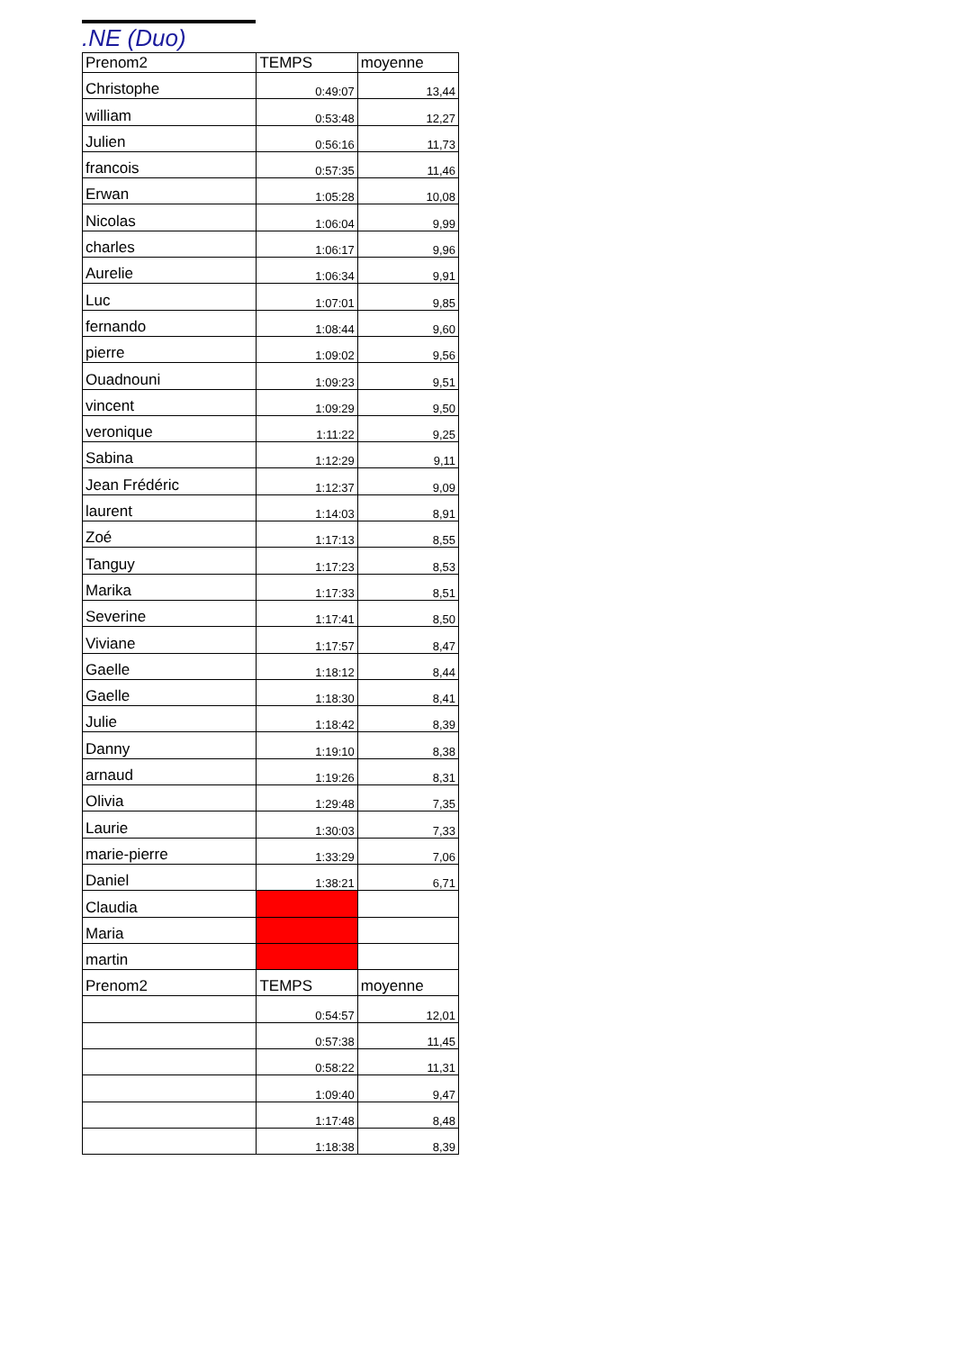.NE (Duo)
| Prenom2 | TEMPS | moyenne |
| --- | --- | --- |
| Christophe | 0:49:07 | 13,44 |
| william | 0:53:48 | 12,27 |
| Julien | 0:56:16 | 11,73 |
| francois | 0:57:35 | 11,46 |
| Erwan | 1:05:28 | 10,08 |
| Nicolas | 1:06:04 | 9,99 |
| charles | 1:06:17 | 9,96 |
| Aurelie | 1:06:34 | 9,91 |
| Luc | 1:07:01 | 9,85 |
| fernando | 1:08:44 | 9,60 |
| pierre | 1:09:02 | 9,56 |
| Ouadnouni | 1:09:23 | 9,51 |
| vincent | 1:09:29 | 9,50 |
| veronique | 1:11:22 | 9,25 |
| Sabina | 1:12:29 | 9,11 |
| Jean Frédéric | 1:12:37 | 9,09 |
| laurent | 1:14:03 | 8,91 |
| Zoé | 1:17:13 | 8,55 |
| Tanguy | 1:17:23 | 8,53 |
| Marika | 1:17:33 | 8,51 |
| Severine | 1:17:41 | 8,50 |
| Viviane | 1:17:57 | 8,47 |
| Gaelle | 1:18:12 | 8,44 |
| Gaelle | 1:18:30 | 8,41 |
| Julie | 1:18:42 | 8,39 |
| Danny | 1:19:10 | 8,38 |
| arnaud | 1:19:26 | 8,31 |
| Olivia | 1:29:48 | 7,35 |
| Laurie | 1:30:03 | 7,33 |
| marie-pierre | 1:33:29 | 7,06 |
| Daniel | 1:38:21 | 6,71 |
| Claudia | | |
| Maria | | |
| martin | | |
| Prenom2 | TEMPS | moyenne |
| | 0:54:57 | 12,01 |
| | 0:57:38 | 11,45 |
| | 0:58:22 | 11,31 |
| | 1:09:40 | 9,47 |
| | 1:17:48 | 8,48 |
| | 1:18:38 | 8,39 |